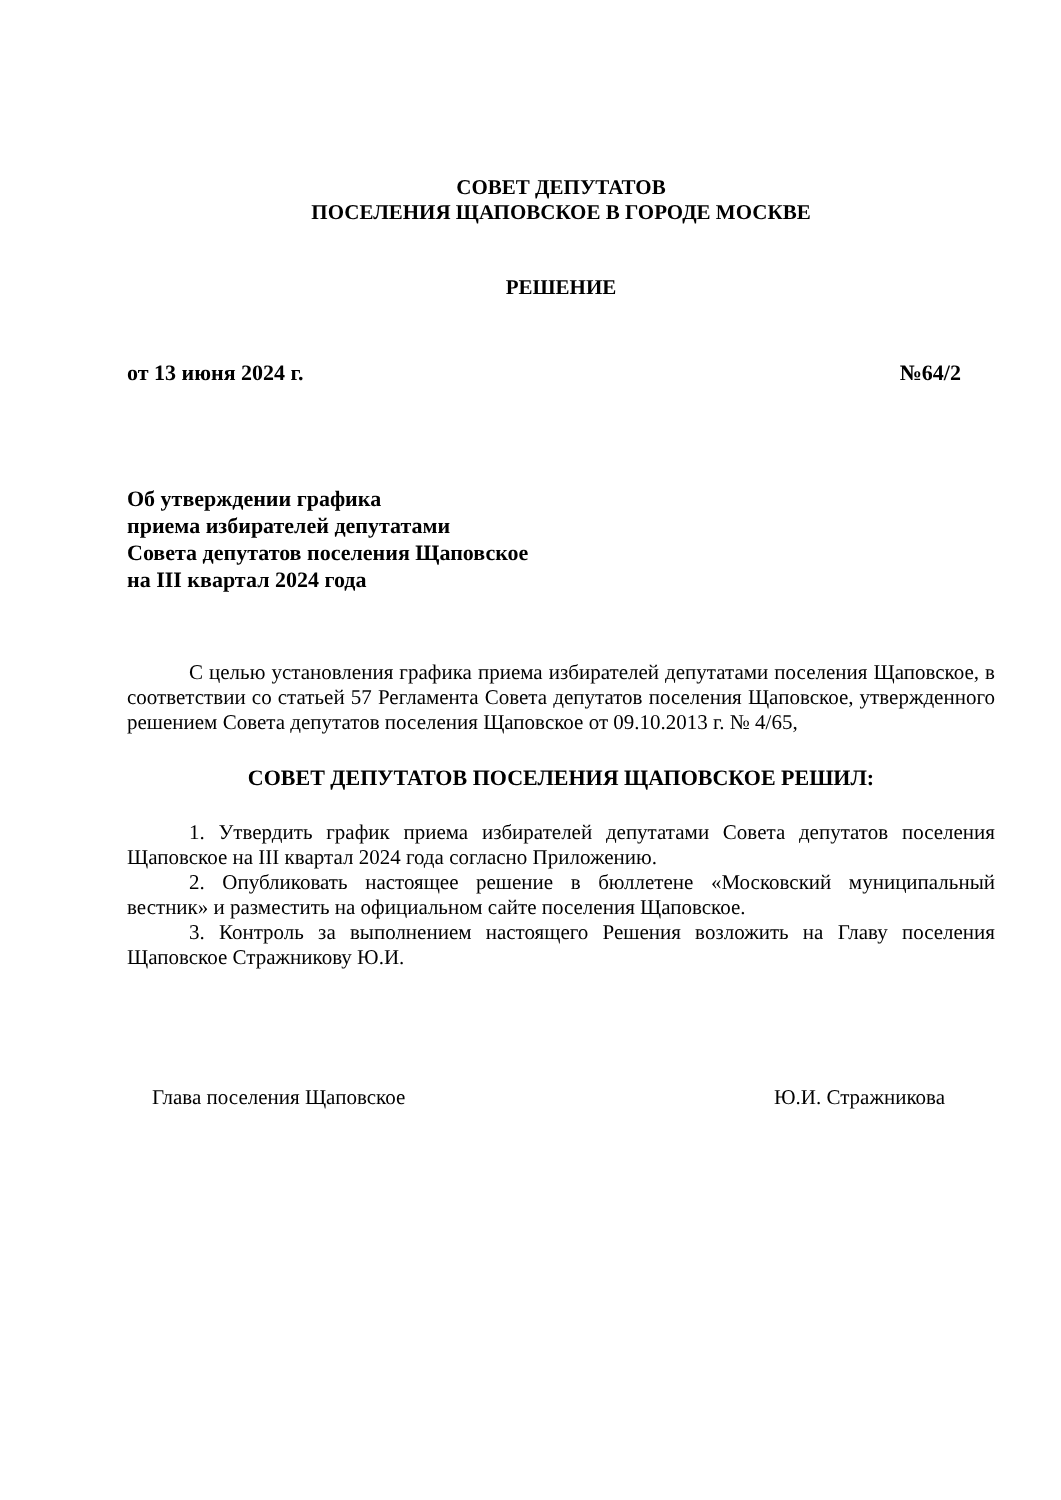СОВЕТ ДЕПУТАТОВ
ПОСЕЛЕНИЯ ЩАПОВСКОЕ В ГОРОДЕ МОСКВЕ
РЕШЕНИЕ
от 13 июня 2024 г. №64/2
Об утверждении графика
приема избирателей депутатами
Совета депутатов поселения Щаповское
на III квартал 2024 года
С целью установления графика приема избирателей депутатами поселения Щаповское, в соответствии со статьей 57 Регламента Совета депутатов поселения Щаповское, утвержденного решением Совета депутатов поселения Щаповское от 09.10.2013 г. № 4/65,
СОВЕТ ДЕПУТАТОВ ПОСЕЛЕНИЯ ЩАПОВСКОЕ РЕШИЛ:
1. Утвердить график приема избирателей депутатами Совета депутатов поселения Щаповское на III квартал 2024 года согласно Приложению.
2. Опубликовать настоящее решение в бюллетене «Московский муниципальный вестник» и разместить на официальном сайте поселения Щаповское.
3. Контроль за выполнением настоящего Решения возложить на Главу поселения Щаповское Стражникову Ю.И.
Глава поселения Щаповское Ю.И. Стражникова